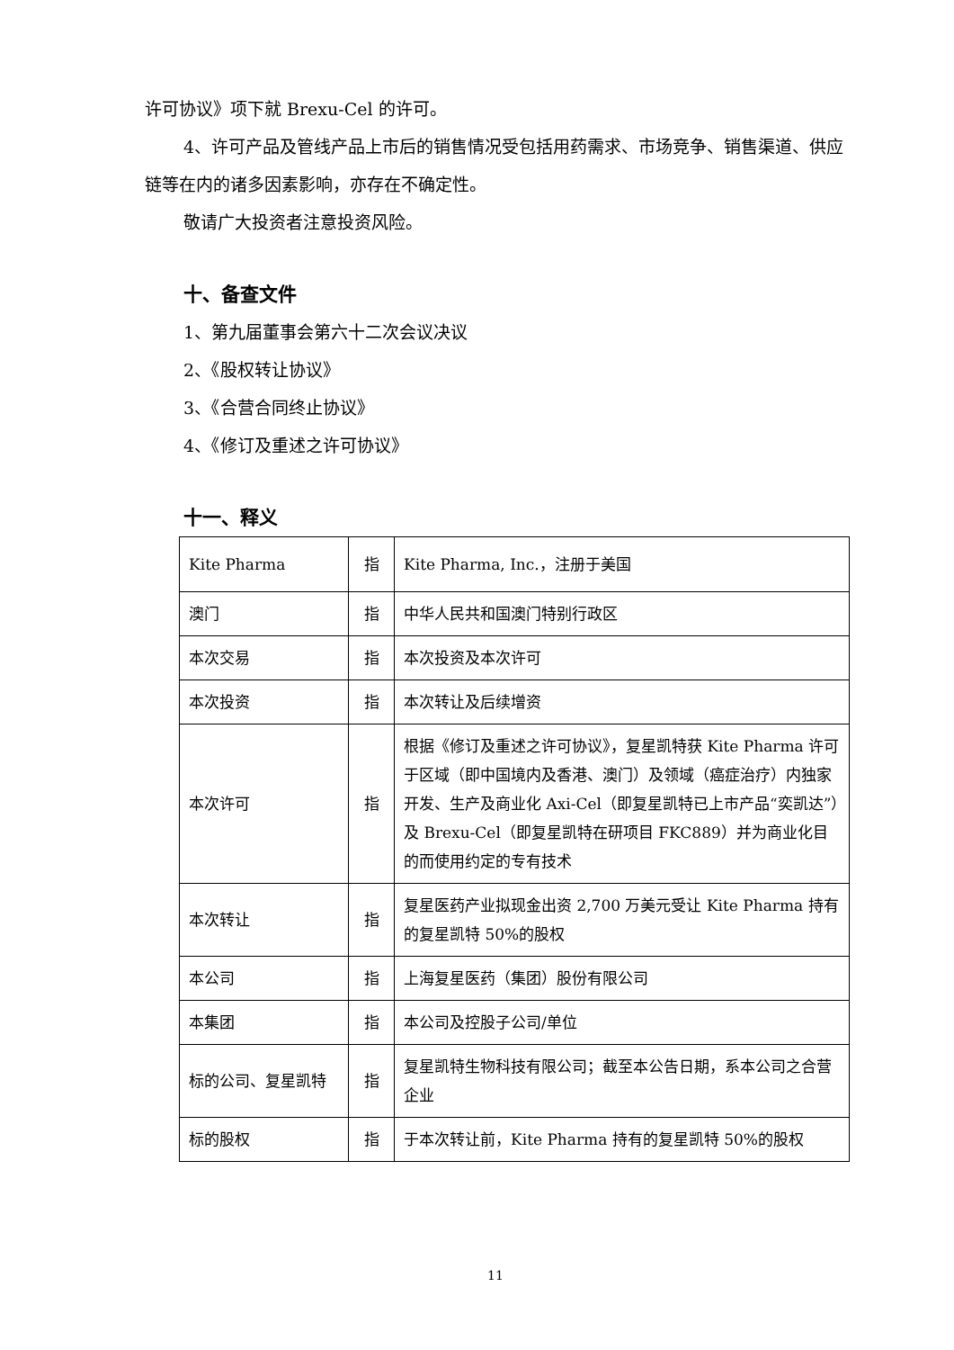许可协议》项下就 Brexu-Cel 的许可。
4、许可产品及管线产品上市后的销售情况受包括用药需求、市场竞争、销售渠道、供应链等在内的诸多因素影响，亦存在不确定性。
敬请广大投资者注意投资风险。
十、备查文件
1、第九届董事会第六十二次会议决议
2、《股权转让协议》
3、《合营合同终止协议》
4、《修订及重述之许可协议》
十一、释义
| Kite Pharma | 指 | Kite Pharma, Inc.，注册于美国 |
| 澳门 | 指 | 中华人民共和国澳门特别行政区 |
| 本次交易 | 指 | 本次投资及本次许可 |
| 本次投资 | 指 | 本次转让及后续增资 |
| 本次许可 | 指 | 根据《修订及重述之许可协议》，复星凯特获 Kite Pharma 许可于区域（即中国境内及香港、澳门）及领域（癌症治疗）内独家开发、生产及商业化 Axi-Cel（即复星凯特已上市产品“奕凯达”）及 Brexu-Cel（即复星凯特在研项目 FKC889）并为商业化目的而使用约定的专有技术 |
| 本次转让 | 指 | 复星医药产业拟现金出资 2,700 万美元受让 Kite Pharma 持有的复星凯特 50%的股权 |
| 本公司 | 指 | 上海复星医药（集团）股份有限公司 |
| 本集团 | 指 | 本公司及控股子公司/单位 |
| 标的公司、复星凯特 | 指 | 复星凯特生物科技有限公司；截至本公告日期，系本公司之合营企业 |
| 标的股权 | 指 | 于本次转让前，Kite Pharma 持有的复星凯特 50%的股权 |
11